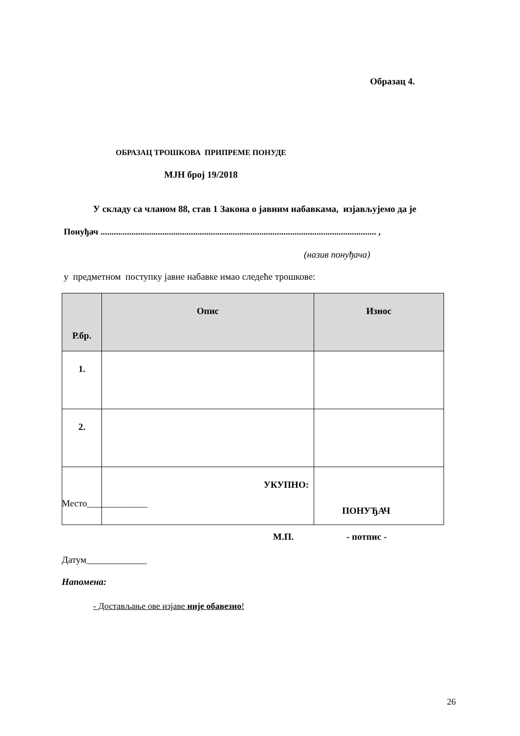Образац 4.
ОБРАЗАЦ ТРОШКОВА ПРИПРЕМЕ ПОНУДЕ
МЈН број 19/2018
У складу са чланом 88, став 1 Закона о јавним набавкама, изјављујемо да је
Понуђач ............................................................................................................................. ,
(назив понуђача)
у предметном поступку јавне набавке имао следеће трошкове:
| Р.бр. | Опис | Износ |
| --- | --- | --- |
| 1. | | |
| 2. | | |
| | УКУПНО: | |
Место_____________
ПОНУЂАЧ
М.П. - потпис -
Датум_____________
Напомена:
- Достављање ове изјаве није обавезно!
26